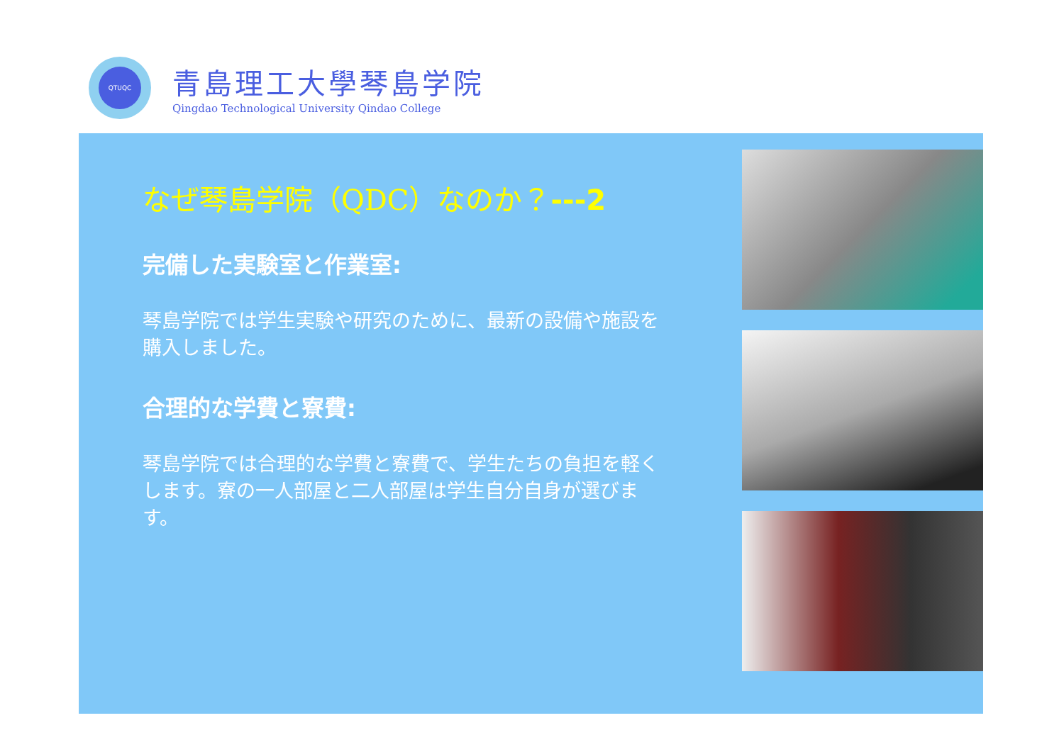QTUQC
青島理工大學琴島学院
Qingdao Technological University Qindao College
なぜ琴島学院（QDC）なのか？---2
完備した実験室と作業室:
琴島学院では学生実験や研究のために、最新の設備や施設を購入しました。
合理的な学費と寮費:
琴島学院では合理的な学費と寮費で、学生たちの負担を軽くします。寮の一人部屋と二人部屋は学生自分自身が選びます。